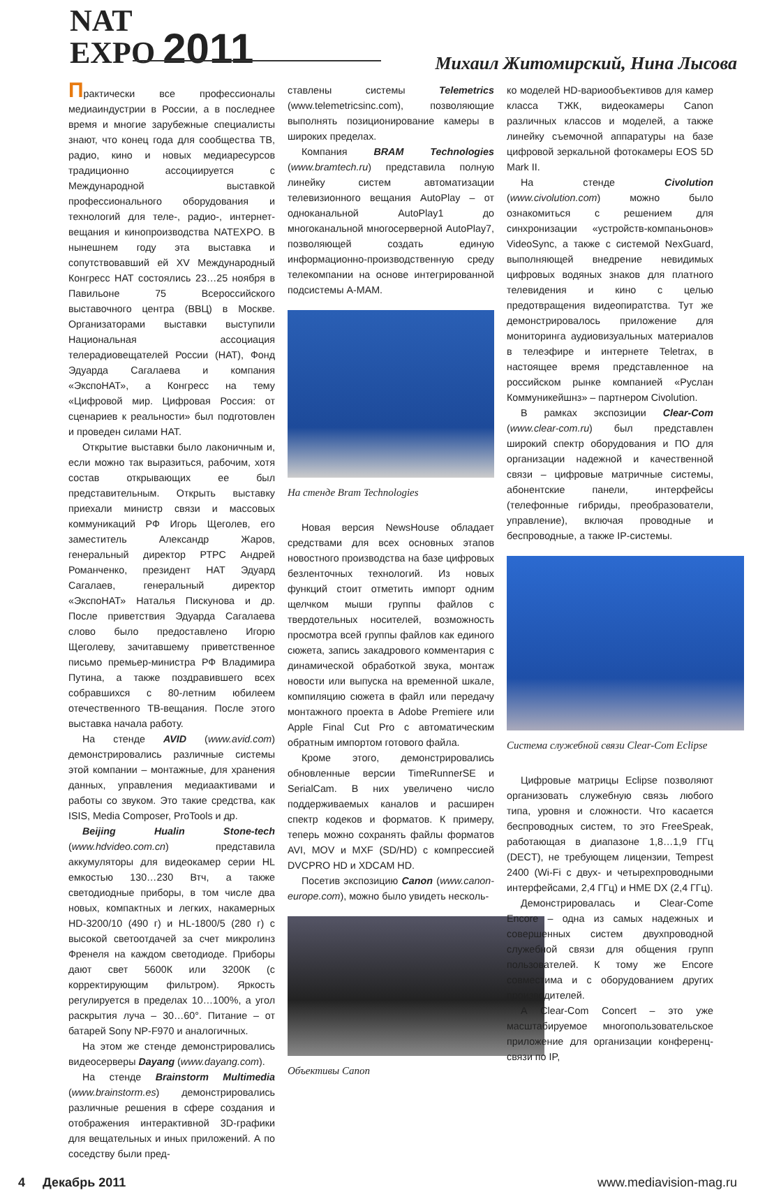NAT
EXPO 2011
Михаил Житомирский, Нина Лысова
Практически все профессионалы медиаиндустрии в России, а в последнее время и многие зарубежные специалисты знают, что конец года для сообщества ТВ, радио, кино и новых медиаресурсов традиционно ассоциируется с Международной выставкой профессионального оборудования и технологий для теле-, радио-, интернет-вещания и кинопроизводства NATEXPO. В нынешнем году эта выставка и сопутствовавший ей XV Международный Конгресс НАТ состоялись 23…25 ноября в Павильоне 75 Всероссийского выставочного центра (ВВЦ) в Москве. Организаторами выставки выступили Национальная ассоциация телерадиовещателей России (НАТ), Фонд Эдуарда Сагалаева и компания «ЭкспоНАТ», а Конгресс на тему «Цифровой мир. Цифровая Россия: от сценариев к реальности» был подготовлен и проведен силами НАТ.
Открытие выставки было лаконичным и, если можно так выразиться, рабочим, хотя состав открывающих ее был представительным. Открыть выставку приехали министр связи и массовых коммуникаций РФ Игорь Щеголев, его заместитель Александр Жаров, генеральный директор РТРС Андрей Романченко, президент НАТ Эдуард Сагалаев, генеральный директор «ЭкспоНАТ» Наталья Пискунова и др. После приветствия Эдуарда Сагалаева слово было предоставлено Игорю Щеголеву, зачитавшему приветственное письмо премьер-министра РФ Владимира Путина, а также поздравившего всех собравшихся с 80-летним юбилеем отечественного ТВ-вещания. После этого выставка начала работу.
На стенде AVID (www.avid.com) демонстрировались различные системы этой компании – монтажные, для хранения данных, управления медиаактивами и работы со звуком. Это такие средства, как ISIS, Media Composer, ProTools и др.
Beijing Hualin Stone-tech (www.hdvideo.com.cn) представила аккумуляторы для видеокамер серии HL емкостью 130…230 Втч, а также светодиодные приборы, в том числе два новых, компактных и легких, накамерных HD-3200/10 (490 г) и HL-1800/5 (280 г) с высокой светоотдачей за счет микролинз Френеля на каждом светодиоде. Приборы дают свет 5600К или 3200К (с корректирующим фильтром). Яркость регулируется в пределах 10…100%, а угол раскрытия луча – 30…60°. Питание – от батарей Sony NP-F970 и аналогичных.
На этом же стенде демонстрировались видеосерверы Dayang (www.dayang.com).
На стенде Brainstorm Multimedia (www.brainstorm.es) демонстрировались различные решения в сфере создания и отображения интерактивной 3D-графики для вещательных и иных приложений. А по соседству были пред-
ставлены системы Telemetrics (www.telemetricsinc.com), позволяющие выполнять позиционирование камеры в широких пределах.
Компания BRAM Technologies (www.bramtech.ru) представила полную линейку систем автоматизации телевизионного вещания AutoPlay – от одноканальной AutoPlay1 до многоканальной многосерверной AutoPlay7, позволяющей создать единую информационно-производственную среду телекомпании на основе интегрированной подсистемы A-MAM.
На стенде Bram Technologies
Новая версия NewsHouse обладает средствами для всех основных этапов новостного производства на базе цифровых безленточных технологий. Из новых функций стоит отметить импорт одним щелчком мыши группы файлов с твердотельных носителей, возможность просмотра всей группы файлов как единого сюжета, запись закадрового комментария с динамической обработкой звука, монтаж новости или выпуска на временной шкале, компиляцию сюжета в файл или передачу монтажного проекта в Adobe Premiere или Apple Final Cut Pro с автоматическим обратным импортом готового файла.
Кроме этого, демонстрировались обновленные версии TimeRunnerSE и SerialCam. В них увеличено число поддерживаемых каналов и расширен спектр кодеков и форматов. К примеру, теперь можно сохранять файлы форматов AVI, MOV и MXF (SD/HD) с компрессией DVCPRO HD и XDCAM HD.
Посетив экспозицию Canon (www.canon-europe.com), можно было увидеть несколь-
Объективы Canon
ко моделей HD-вариообъективов для камер класса ТЖК, видеокамеры Canon различных классов и моделей, а также линейку съемочной аппаратуры на базе цифровой зеркальной фотокамеры EOS 5D Mark II.
На стенде Civolution (www.civolution.com) можно было ознакомиться с решением для синхронизации «устройств-компаньонов» VideoSync, а также с системой NexGuard, выполняющей внедрение невидимых цифровых водяных знаков для платного телевидения и кино с целью предотвращения видеопиратства. Тут же демонстрировалось приложение для мониторинга аудиовизуальных материалов в телеэфире и интернете Teletrax, в настоящее время представленное на российском рынке компанией «Руслан Коммуникейшнз» – партнером Civolution.
В рамках экспозиции Clear-Com (www.clear-com.ru) был представлен широкий спектр оборудования и ПО для организации надежной и качественной связи – цифровые матричные системы, абонентские панели, интерфейсы (телефонные гибриды, преобразователи, управление), включая проводные и беспроводные, а также IP-системы.
Система служебной связи Clear-Com Eclipse
Цифровые матрицы Eclipse позволяют организовать служебную связь любого типа, уровня и сложности. Что касается беспроводных систем, то это FreeSpeak, работающая в диапазоне 1,8…1,9 ГГц (DECT), не требующем лицензии, Tempest 2400 (Wi-Fi с двух- и четырехпроводными интерфейсами, 2,4 ГГц) и HME DX (2,4 ГГц).
Демонстрировалась и Clear-Come Encore – одна из самых надежных и совершенных систем двухпроводной служебной связи для общения групп пользователей. К тому же Encore совместима и с оборудованием других производителей.
А Clear-Com Concert – это уже масштабируемое многопользовательское приложение для организации конференц-связи по IP,
4 Декабрь 2011 www.mediavision-mag.ru